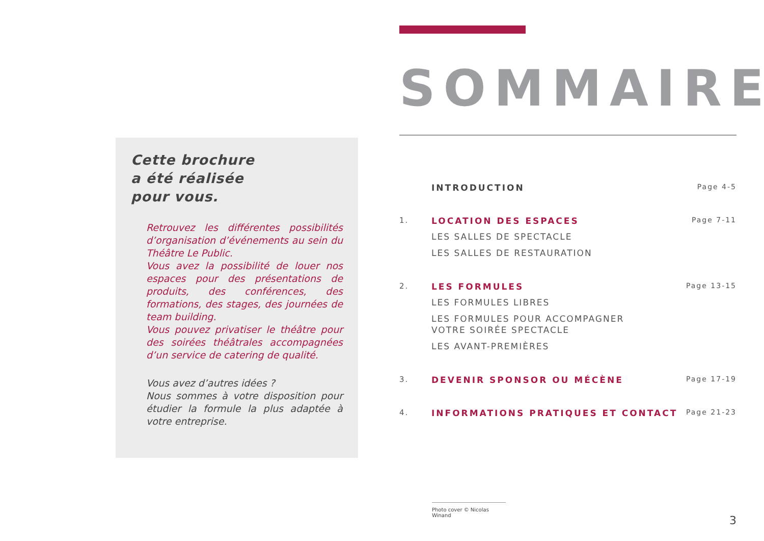Cette brochure
a été réalisée
pour vous.
Retrouvez les différentes possibilités d’organisation d’événements au sein du Théâtre Le Public.
Vous avez la possibilité de louer nos espaces pour des présentations de produits, des conférences, des formations, des stages, des journées de team building.
Vous pouvez privatiser le théâtre pour des soirées théâtrales accompagnées d’un service de catering de qualité.
Vous avez d’autres idées ?
Nous sommes à votre disposition pour étudier la formule la plus adaptée à votre entreprise.
SOMMAIRE
INTRODUCTION
Page 4-5
1. LOCATION DES ESPACES
LES SALLES DE SPECTACLE
LES SALLES DE RESTAURATION
Page 7-11
2. LES FORMULES
LES FORMULES LIBRES
LES FORMULES POUR ACCOMPAGNER
VOTRE SOIRÉE SPECTACLE
LES AVANT-PREMIÈRES
Page 13-15
3. DEVENIR SPONSOR OU MÉCÈNE
Page 17-19
4. INFORMATIONS PRATIQUES ET CONTACT
Page 21-23
Photo cover © Nicolas Winand
3